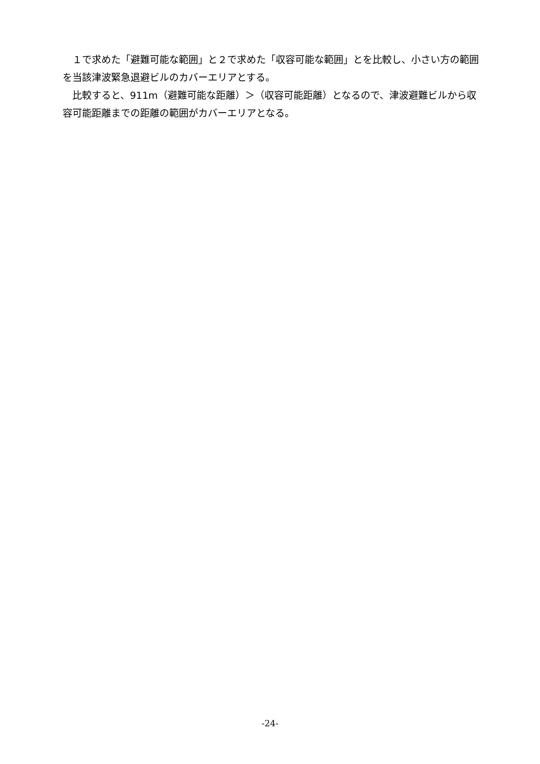１で求めた「避難可能な範囲」と２で求めた「収容可能な範囲」とを比較し、小さい方の範囲を当該津波緊急退避ビルのカバーエリアとする。
比較すると、911m（避難可能な距離）＞（収容可能距離）となるので、津波避難ビルから収容可能距離までの距離の範囲がカバーエリアとなる。
-24-